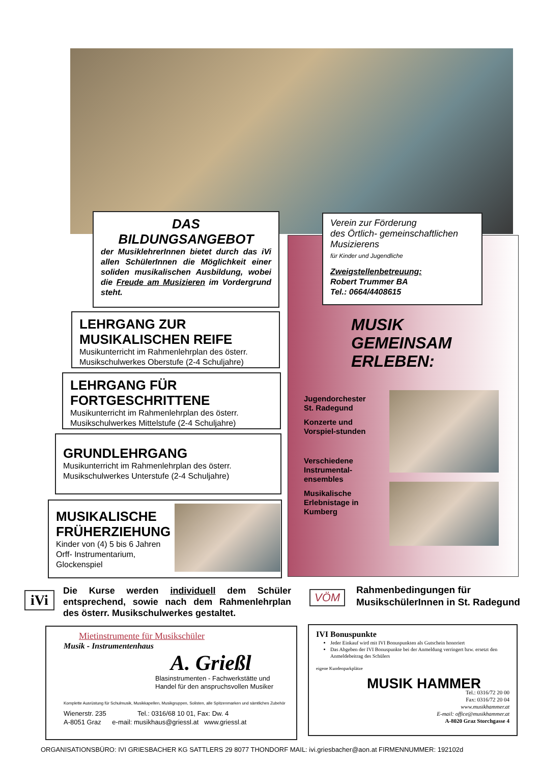DAS
BILDUNGSANGEBOT
der MusiklehrerInnen bietet durch das iVi allen SchülerInnen die Möglichkeit einer soliden musikalischen Ausbildung, wobei die Freude am Musizieren im Vordergrund steht.
Verein zur Förderung
des Örtlich- gemeinschaftlichen
Musizierens
für Kinder und Jugendliche
Zweigstellenbetreuung:
Robert Trummer BA
Tel.: 0664/4408615
MUSIK
GEMEINSAM
ERLEBEN:
Jugendorchester St. Radegund
Konzerte und Vorspiel-stunden
Verschiedene Instrumental-ensembles
Musikalische Erlebnistage in Kumberg
LEHRGANG ZUR
MUSIKALISCHEN REIFE
Musikunterricht im Rahmenlehrplan des österr. Musikschulwerkes Oberstufe (2-4 Schuljahre)
LEHRGANG FÜR
FORTGESCHRITTENE
Musikunterricht im Rahmenlehrplan des österr. Musikschulwerkes Mittelstufe (2-4 Schuljahre)
GRUNDLEHRGANG
Musikunterricht im Rahmenlehrplan des österr. Musikschulwerkes Unterstufe (2-4 Schuljahre)
MUSIKALISCHE FRÜHERZIEHUNG
Kinder von (4) 5 bis 6 Jahren
Orff- Instrumentarium,
Glockenspiel
iVi
Die Kurse werden individuell dem Schüler entsprechend, sowie nach dem Rahmenlehrplan des österr. Musikschulwerkes gestaltet.
VÖM
Rahmenbedingungen für MusikschülerInnen in St. Radegund
Mietinstrumente für Musikschüler
Musik - Instrumentenhaus
A. Grießl
Blasinstrumenten - Fachwerkstätte und Handel für den anspruchsvollen Musiker
Komplette Ausrüstung für Schulmusik, Musikkapellen, Musikgruppen, Solisten, alle Spitzenmarken und sämtliches Zubehör
Wienerstr. 235 Tel.: 0316/68 10 01, Fax: Dw. 4
A-8051 Graz e-mail: musikhaus@griessl.at www.griessl.at
IVI Bonuspunkte
Jeder Einkauf wird mit IVI Bonuspunkten als Gutschein honoriert
Das Abgeben der IVI Bonuspunkte bei der Anmeldung verringert bzw. ersetzt den Anmeldebeitrag des Schülers
eigene Kundenparkplätze
MUSIK HAMMER
Tel.: 0316/72 20 00
Fax: 0316/72 20 04
www.musikhammer.at
E-mail: office@musikhammer.at
A-8020 Graz Storchgasse 4
ORGANISATIONSBÜRO: IVI GRIESBACHER KG SATTLERS 29 8077 THONDORF MAIL: ivi.griesbacher@aon.at FIRMENNUMMER: 192102d